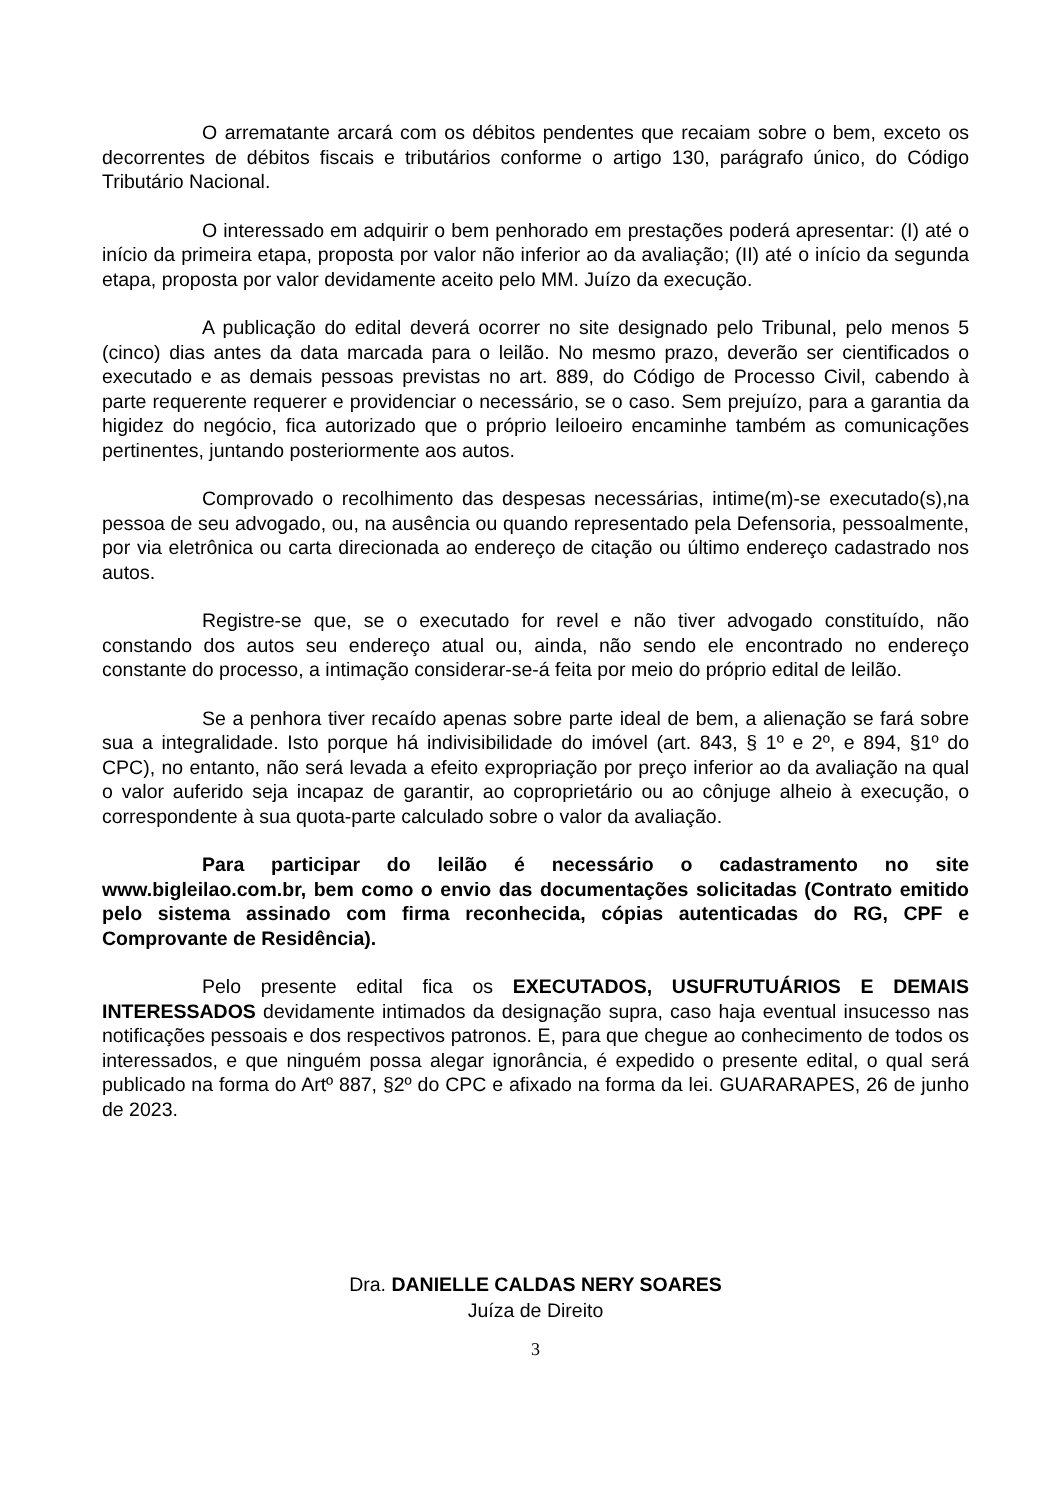O arrematante arcará com os débitos pendentes que recaiam sobre o bem, exceto os decorrentes de débitos fiscais e tributários conforme o artigo 130, parágrafo único, do Código Tributário Nacional.
O interessado em adquirir o bem penhorado em prestações poderá apresentar: (I) até o início da primeira etapa, proposta por valor não inferior ao da avaliação; (II) até o início da segunda etapa, proposta por valor devidamente aceito pelo MM. Juízo da execução.
A publicação do edital deverá ocorrer no site designado pelo Tribunal, pelo menos 5 (cinco) dias antes da data marcada para o leilão. No mesmo prazo, deverão ser cientificados o executado e as demais pessoas previstas no art. 889, do Código de Processo Civil, cabendo à parte requerente requerer e providenciar o necessário, se o caso. Sem prejuízo, para a garantia da higidez do negócio, fica autorizado que o próprio leiloeiro encaminhe também as comunicações pertinentes, juntando posteriormente aos autos.
Comprovado o recolhimento das despesas necessárias, intime(m)-se executado(s),na pessoa de seu advogado, ou, na ausência ou quando representado pela Defensoria, pessoalmente, por via eletrônica ou carta direcionada ao endereço de citação ou último endereço cadastrado nos autos.
Registre-se que, se o executado for revel e não tiver advogado constituído, não constando dos autos seu endereço atual ou, ainda, não sendo ele encontrado no endereço constante do processo, a intimação considerar-se-á feita por meio do próprio edital de leilão.
Se a penhora tiver recaído apenas sobre parte ideal de bem, a alienação se fará sobre sua a integralidade. Isto porque há indivisibilidade do imóvel (art. 843, § 1º e 2º, e 894, §1º do CPC), no entanto, não será levada a efeito expropriação por preço inferior ao da avaliação na qual o valor auferido seja incapaz de garantir, ao coproprietário ou ao cônjuge alheio à execução, o correspondente à sua quota-parte calculado sobre o valor da avaliação.
Para participar do leilão é necessário o cadastramento no site www.bigleilao.com.br, bem como o envio das documentações solicitadas (Contrato emitido pelo sistema assinado com firma reconhecida, cópias autenticadas do RG, CPF e Comprovante de Residência).
Pelo presente edital fica os EXECUTADOS, USUFRUTUÁRIOS E DEMAIS INTERESSADOS devidamente intimados da designação supra, caso haja eventual insucesso nas notificações pessoais e dos respectivos patronos. E, para que chegue ao conhecimento de todos os interessados, e que ninguém possa alegar ignorância, é expedido o presente edital, o qual será publicado na forma do Artº 887, §2º do CPC e afixado na forma da lei. GUARARAPES, 26 de junho de 2023.
Dra. DANIELLE CALDAS NERY SOARES
Juíza de Direito
3